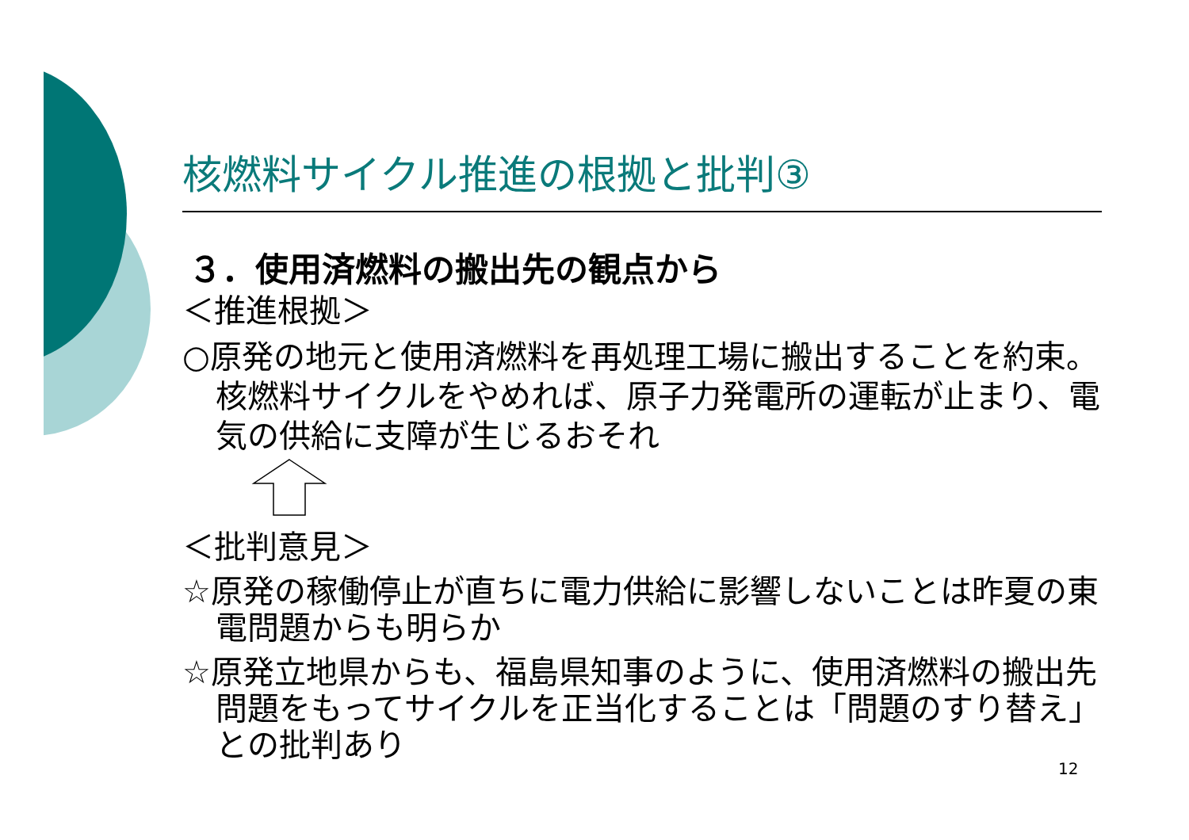核燃料サイクル推進の根拠と批判③
３．使用済燃料の搬出先の観点から
＜推進根拠＞
○原発の地元と使用済燃料を再処理工場に搬出することを約束。核燃料サイクルをやめれば、原子力発電所の運転が止まり、電気の供給に支障が生じるおそれ
＜批判意見＞
☆原発の稼働停止が直ちに電力供給に影響しないことは昨夏の東電問題からも明らか
☆原発立地県からも、福島県知事のように、使用済燃料の搬出先問題をもってサイクルを正当化することは「問題のすり替え」との批判あり
12